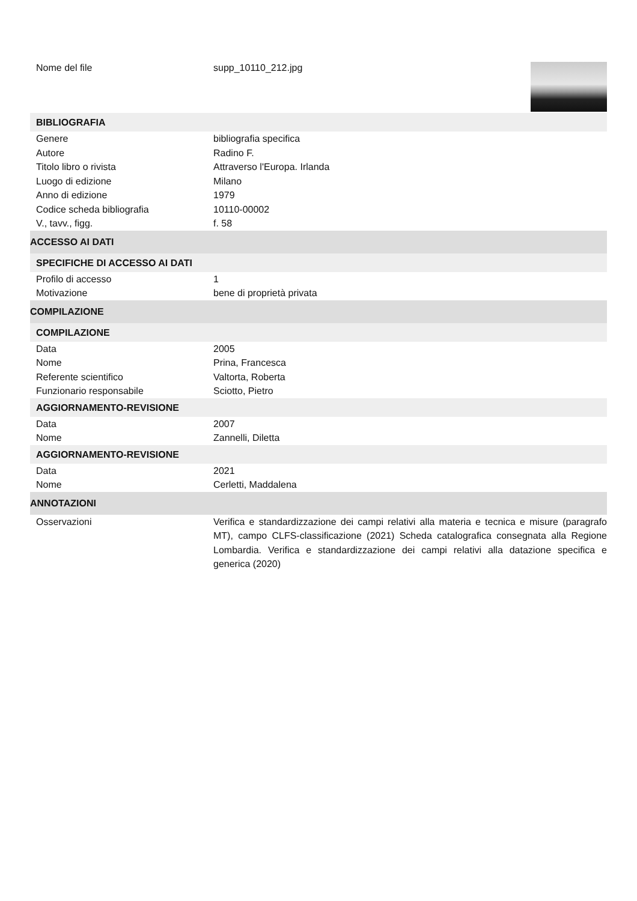Nome del file supp_10110_212.jpg
BIBLIOGRAFIA
Genere bibliografia specifica
Autore Radino F.
Titolo libro o rivista Attraverso l'Europa. Irlanda
Luogo di edizione Milano
Anno di edizione 1979
Codice scheda bibliografia 10110-00002
V., tavv., figg. f. 58
ACCESSO AI DATI
SPECIFICHE DI ACCESSO AI DATI
Profilo di accesso 1
Motivazione bene di proprietà privata
COMPILAZIONE
COMPILAZIONE
Data 2005
Nome Prina, Francesca
Referente scientifico Valtorta, Roberta
Funzionario responsabile Sciotto, Pietro
AGGIORNAMENTO-REVISIONE
Data 2007
Nome Zannelli, Diletta
AGGIORNAMENTO-REVISIONE
Data 2021
Nome Cerletti, Maddalena
ANNOTAZIONI
Osservazioni Verifica e standardizzazione dei campi relativi alla materia e tecnica e misure (paragrafo MT), campo CLFS-classificazione (2021) Scheda catalografica consegnata alla Regione Lombardia. Verifica e standardizzazione dei campi relativi alla datazione specifica e generica (2020)